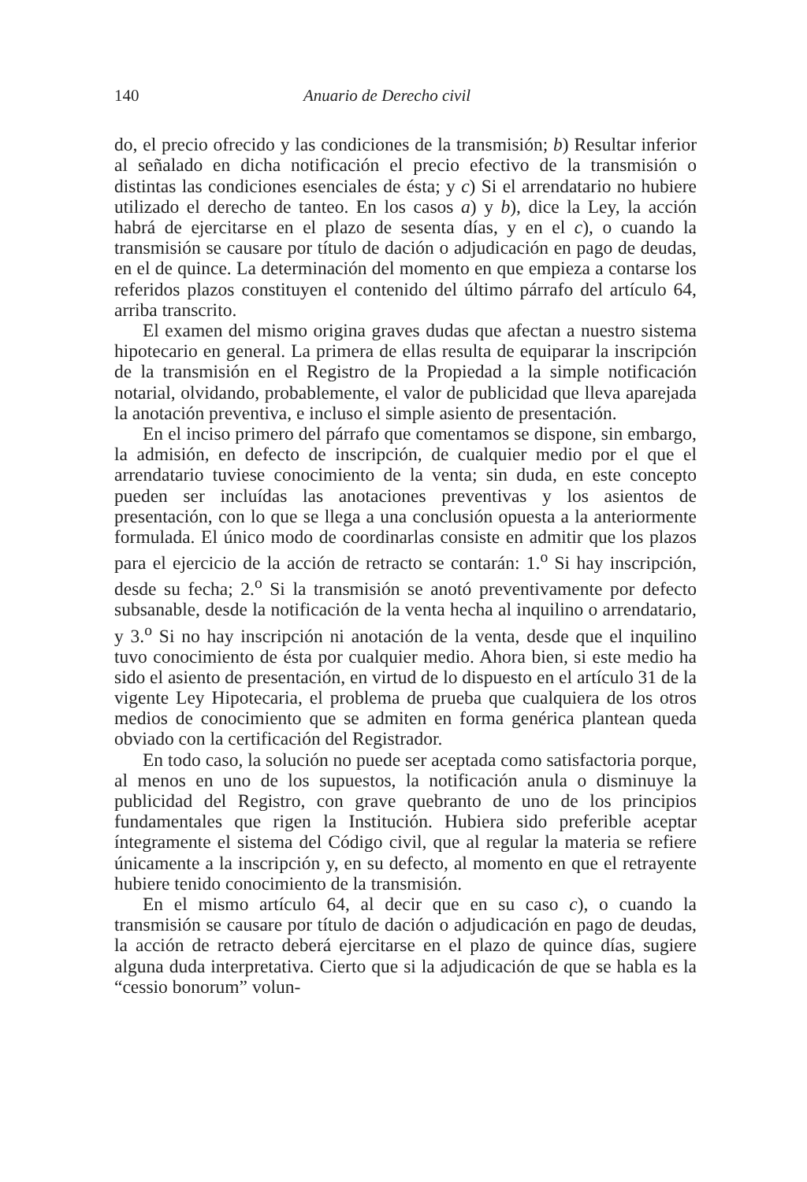140 Anuario de Derecho civil
do, el precio ofrecido y las condiciones de la transmisión; b) Resultar inferior al señalado en dicha notificación el precio efectivo de la transmisión o distintas las condiciones esenciales de ésta; y c) Si el arrendatario no hubiere utilizado el derecho de tanteo. En los casos a) y b), dice la Ley, la acción habrá de ejercitarse en el plazo de sesenta días, y en el c), o cuando la transmisión se causare por título de dación o adjudicación en pago de deudas, en el de quince. La determinación del momento en que empieza a contarse los referidos plazos constituyen el contenido del último párrafo del artículo 64, arriba transcrito.
El examen del mismo origina graves dudas que afectan a nuestro sistema hipotecario en general. La primera de ellas resulta de equiparar la inscripción de la transmisión en el Registro de la Propiedad a la simple notificación notarial, olvidando, probablemente, el valor de publicidad que lleva aparejada la anotación preventiva, e incluso el simple asiento de presentación.
En el inciso primero del párrafo que comentamos se dispone, sin embargo, la admisión, en defecto de inscripción, de cualquier medio por el que el arrendatario tuviese conocimiento de la venta; sin duda, en este concepto pueden ser incluídas las anotaciones preventivas y los asientos de presentación, con lo que se llega a una conclusión opuesta a la anteriormente formulada. El único modo de coordinarlas consiste en admitir que los plazos para el ejercicio de la acción de retracto se contarán: 1.<sup>o</sup> Si hay inscripción, desde su fecha; 2.<sup>o</sup> Si la transmisión se anotó preventivamente por defecto subsanable, desde la notificación de la venta hecha al inquilino o arrendatario, y 3.<sup>o</sup> Si no hay inscripción ni anotación de la venta, desde que el inquilino tuvo conocimiento de ésta por cualquier medio. Ahora bien, si este medio ha sido el asiento de presentación, en virtud de lo dispuesto en el artículo 31 de la vigente Ley Hipotecaria, el problema de prueba que cualquiera de los otros medios de conocimiento que se admiten en forma genérica plantean queda obviado con la certificación del Registrador.
En todo caso, la solución no puede ser aceptada como satisfactoria porque, al menos en uno de los supuestos, la notificación anula o disminuye la publicidad del Registro, con grave quebranto de uno de los principios fundamentales que rigen la Institución. Hubiera sido preferible aceptar íntegramente el sistema del Código civil, que al regular la materia se refiere únicamente a la inscripción y, en su defecto, al momento en que el retrayente hubiere tenido conocimiento de la transmisión.
En el mismo artículo 64, al decir que en su caso c), o cuando la transmisión se causare por título de dación o adjudicación en pago de deudas, la acción de retracto deberá ejercitarse en el plazo de quince días, sugiere alguna duda interpretativa. Cierto que si la adjudicación de que se habla es la “cessio bonorum” volun-